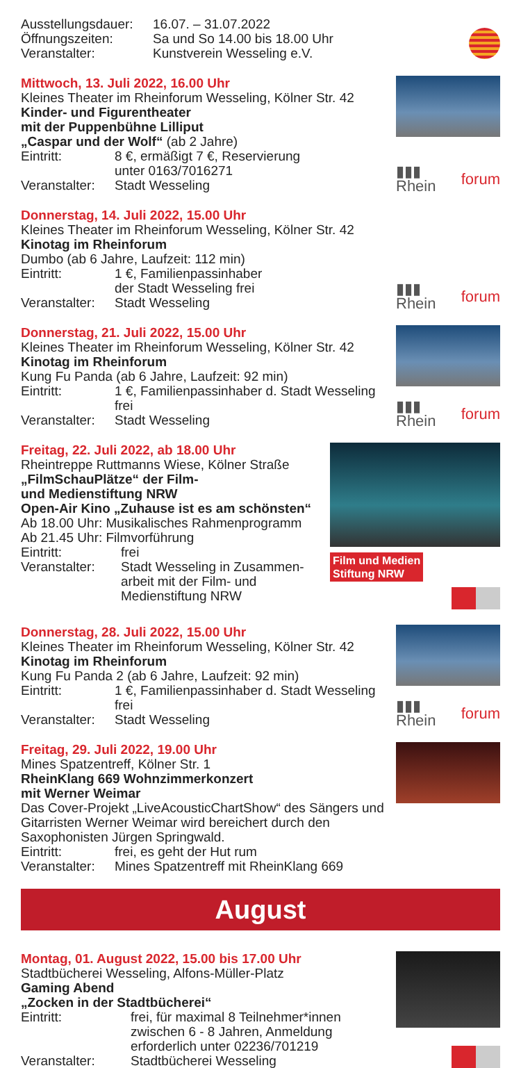Ausstellungsdauer:
16.07. – 31.07.2022
Öffnungszeiten: Sa und So 14.00 bis 18.00 Uhr
Veranstalter: Kunstverein Wesseling e.V.
Mittwoch, 13. Juli 2022, 16.00 Uhr
Kleines Theater im Rheinforum Wesseling, Kölner Str. 42
Kinder- und Figurentheater
mit der Puppenbühne Lilliput
„Caspar und der Wolf“ (ab 2 Jahre)
Eintritt: 8 €, ermäßigt 7 €, Reservierung
unter 0163/7016271
Veranstalter:
Stadt Wesseling
▮▮▮ Rhein forum
Donnerstag, 14. Juli 2022, 15.00 Uhr
Kleines Theater im Rheinforum Wesseling, Kölner Str. 42
Kinotag im Rheinforum
Dumbo (ab 6 Jahre, Laufzeit: 112 min)
Eintritt: 1 €, Familienpassinhaber
der Stadt Wesseling frei
Veranstalter:
Stadt Wesseling
▮▮▮ Rhein forum
Donnerstag, 21. Juli 2022, 15.00 Uhr
Kleines Theater im Rheinforum Wesseling, Kölner Str. 42
Kinotag im Rheinforum
Kung Fu Panda (ab 6 Jahre, Laufzeit: 92 min)
Eintritt: 1 €, Familienpassinhaber d. Stadt Wesseling frei
Veranstalter:
Stadt Wesseling
▮▮▮ Rhein forum
Freitag, 22. Juli 2022, ab 18.00 Uhr
Rheintreppe Ruttmanns Wiese, Kölner Straße
„FilmSchauPlätze“ der Film-
und Medienstiftung NRW
Open-Air Kino „Zuhause ist es am schönsten“
Ab 18.00 Uhr: Musikalisches Rahmenprogramm
Ab 21.45 Uhr: Filmvorführung
Eintritt: frei
Veranstalter:
Stadt Wesseling in Zusammen-
arbeit mit der Film- und
Medienstiftung NRW
Film und Medien
Stiftung NRW
Donnerstag, 28. Juli 2022, 15.00 Uhr
Kleines Theater im Rheinforum Wesseling, Kölner Str. 42
Kinotag im Rheinforum
Kung Fu Panda 2 (ab 6 Jahre, Laufzeit: 92 min)
Eintritt: 1 €, Familienpassinhaber d. Stadt Wesseling frei
Veranstalter:
Stadt Wesseling
▮▮▮ Rhein forum
Freitag, 29. Juli 2022, 19.00 Uhr
Mines Spatzentreff, Kölner Str. 1
RheinKlang 669 Wohnzimmerkonzert
mit Werner Weimar
Das Cover-Projekt „LiveAcousticChartShow“ des Sängers und Gitarristen Werner Weimar wird bereichert durch den Saxophonisten Jürgen Springwald.
Eintritt: frei, es geht der Hut rum
Veranstalter:
Mines Spatzentreff mit RheinKlang 669
August
Montag, 01. August 2022, 15.00 bis 17.00 Uhr
Stadtbücherei Wesseling, Alfons-Müller-Platz
Gaming Abend
„Zocken in der Stadtbücherei“
Eintritt: frei, für maximal 8 Teilnehmer*innen
zwischen 6 - 8 Jahren, Anmeldung
erforderlich unter 02236/701219
Veranstalter: Stadtbücherei Wesseling